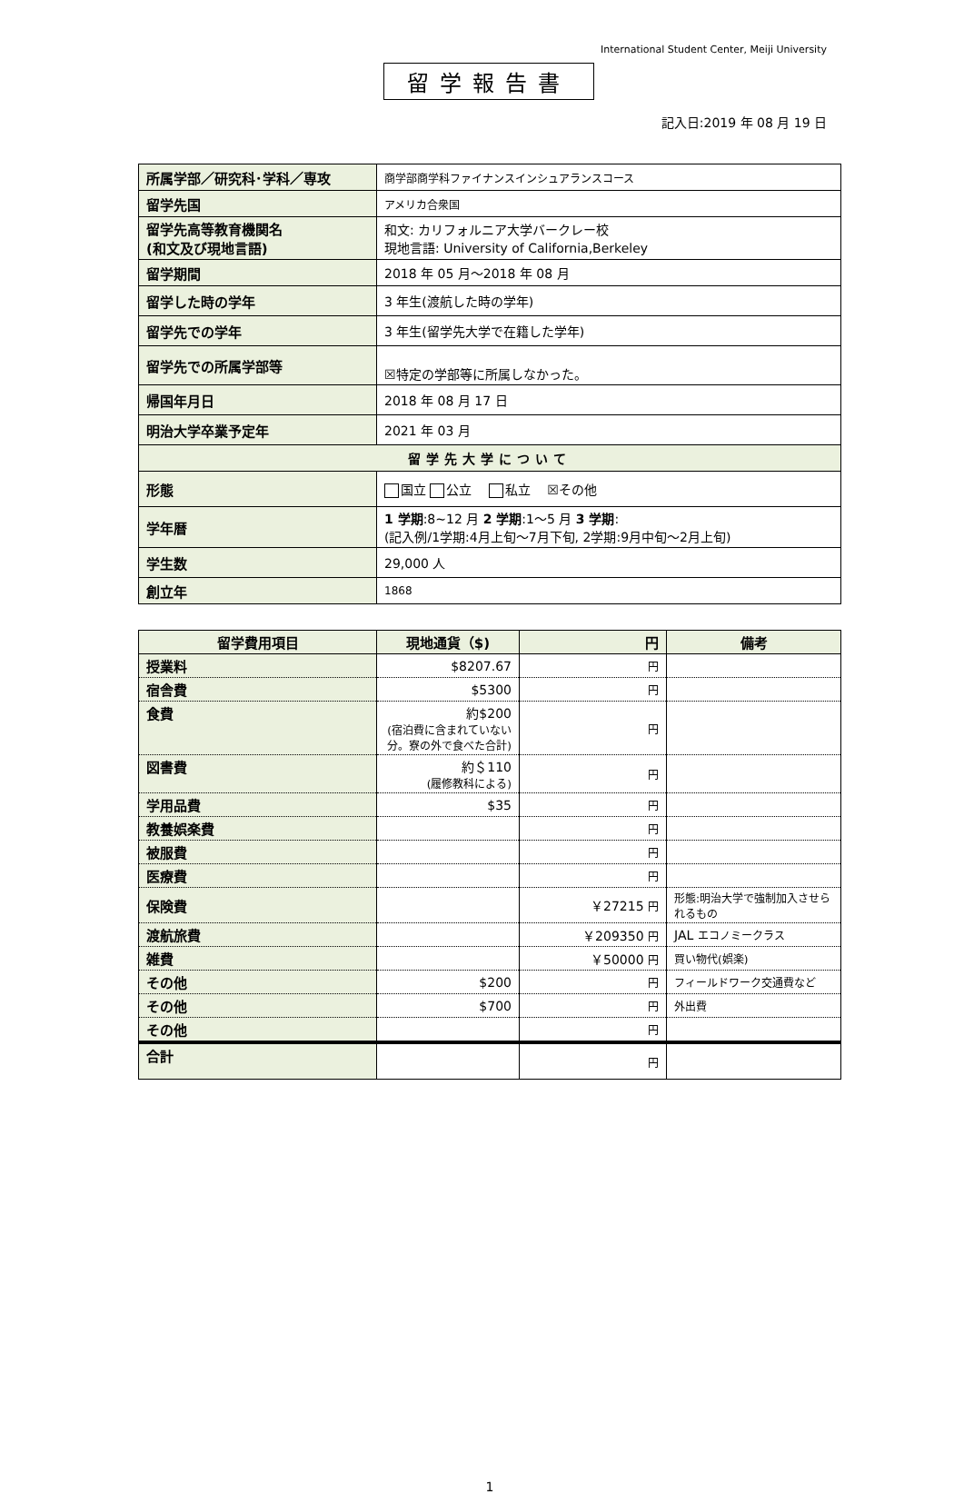International Student Center, Meiji University
留学報告書
記入日:2019 年 08 月 19 日
| 所属学部／研究科･学科／専攻 | 商学部商学科ファイナンスインシュアランスコース |
| 留学先国 | アメリカ合衆国 |
| 留学先高等教育機関名 (和文及び現地言語) | 和文: カリフォルニア大学バークレー校 現地言語: University of California,Berkeley |
| 留学期間 | 2018 年 05 月～2018 年 08 月 |
| 留学した時の学年 | 3 年生(渡航した時の学年) |
| 留学先での学年 | 3 年生(留学先大学で在籍した学年) |
| 留学先での所属学部等 | ☒特定の学部等に所属しなかった。 |
| 帰国年月日 | 2018 年 08 月 17 日 |
| 明治大学卒業予定年 | 2021 年 03 月 |
| 留学先大学について | |
| 形態 | 国立 公立 私立 ☒その他 |
| 学年暦 | 1 学期 :8~12 月 2 学期 :1～5 月 3 学期 : (記入例/1学期:4月上旬～7月下旬, 2学期:9月中旬～2月上旬) |
| 学生数 | 29,000 人 |
| 創立年 | 1868 |
| 留学費用項目 | 現地通貨（$) | 円 | 備考 |
| --- | --- | --- | --- |
| 授業料 | $8207.67 | 円 | |
| 宿舎費 | $5300 | 円 | |
| 食費 | 約$200 (宿泊費に含まれていない分。寮の外で食べた合計) | 円 | |
| 図書費 | 約＄110 (履修教科による) | 円 | |
| 学用品費 | $35 | 円 | |
| 教養娯楽費 | | 円 | |
| 被服費 | | 円 | |
| 医療費 | | 円 | |
| 保険費 | | ￥27215 円 | 形態:明治大学で強制加入させられるもの |
| 渡航旅費 | | ￥209350 円 | JAL エコノミークラス |
| 雑費 | | ￥50000 円 | 買い物代(娯楽) |
| その他 | $200 | 円 | フィールドワーク交通費など |
| その他 | $700 | 円 | 外出費 |
| その他 | | 円 | |
| 合計 | | 円 | |
1